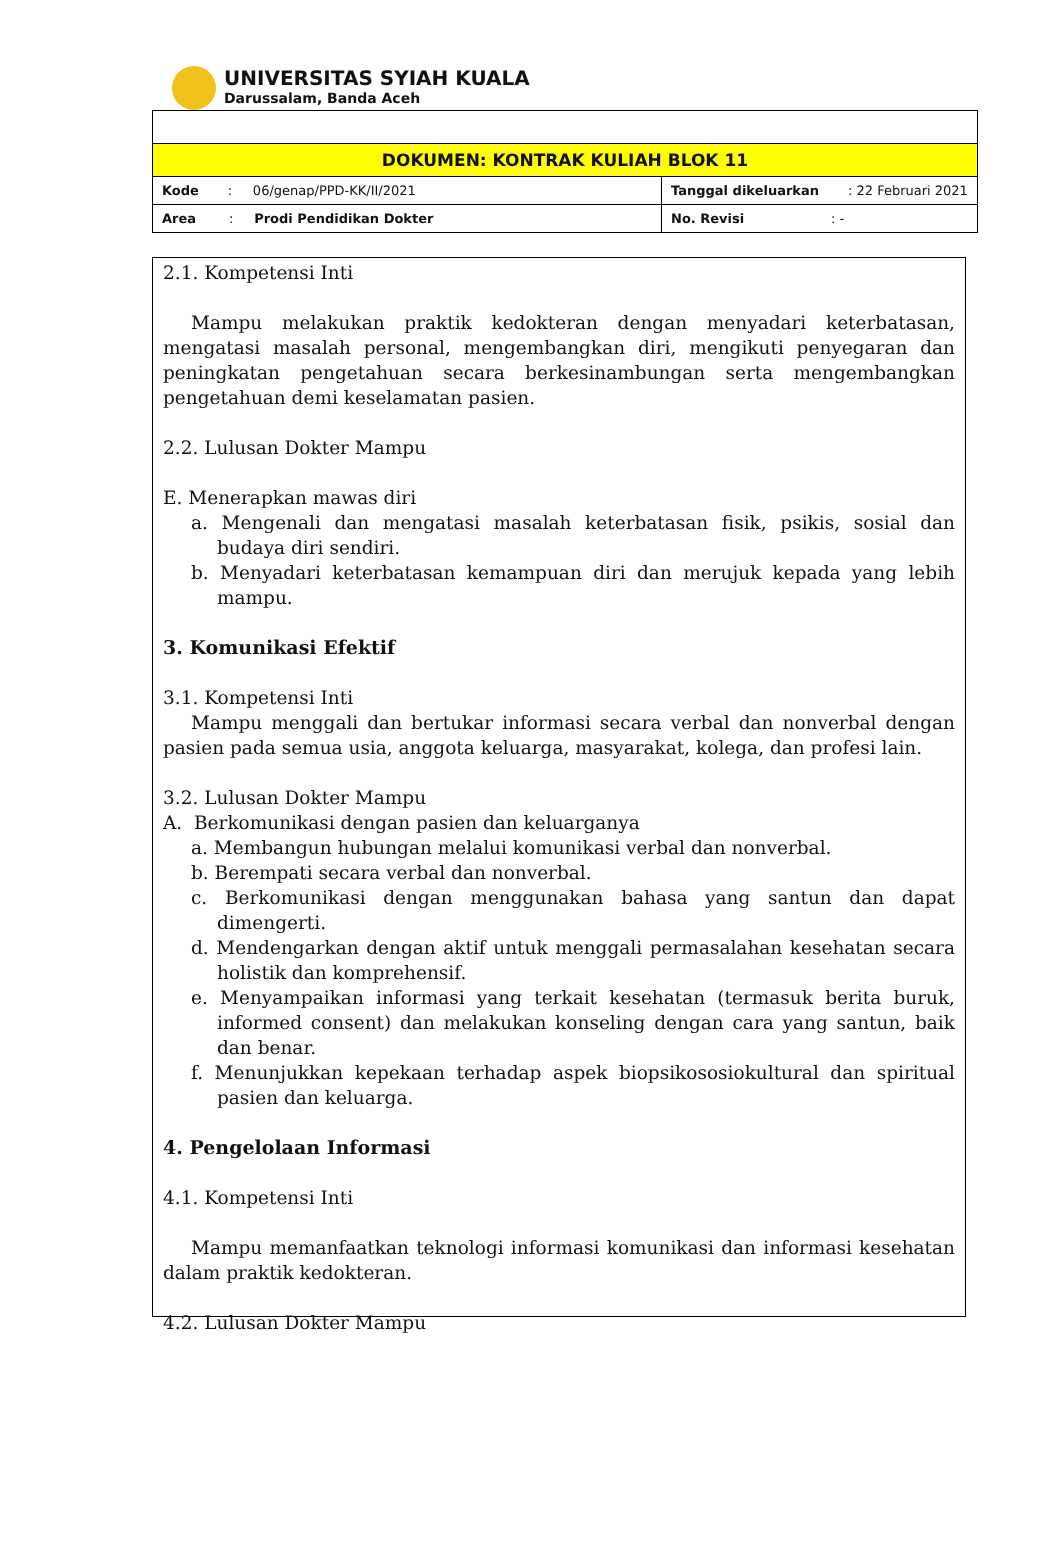UNIVERSITAS SYIAH KUALA
Darussalam, Banda Aceh
| DOKUMEN: KONTRAK KULIAH BLOK 11 | |
| Kode : 06/genap/PPD-KK/II/2021 | Tanggal dikeluarkan : 22 Februari 2021 |
| Area : Prodi Pendidikan Dokter | No. Revisi : - |
2.1. Kompetensi Inti
Mampu melakukan praktik kedokteran dengan menyadari keterbatasan, mengatasi masalah personal, mengembangkan diri, mengikuti penyegaran dan peningkatan pengetahuan secara berkesinambungan serta mengembangkan pengetahuan demi keselamatan pasien.
2.2. Lulusan Dokter Mampu
E. Menerapkan mawas diri
a. Mengenali dan mengatasi masalah keterbatasan fisik, psikis, sosial dan budaya diri sendiri.
b. Menyadari keterbatasan kemampuan diri dan merujuk kepada yang lebih mampu.
3. Komunikasi Efektif
3.1. Kompetensi Inti
Mampu menggali dan bertukar informasi secara verbal dan nonverbal dengan pasien pada semua usia, anggota keluarga, masyarakat, kolega, dan profesi lain.
3.2. Lulusan Dokter Mampu
A. Berkomunikasi dengan pasien dan keluarganya
a. Membangun hubungan melalui komunikasi verbal dan nonverbal.
b. Berempati secara verbal dan nonverbal.
c. Berkomunikasi dengan menggunakan bahasa yang santun dan dapat dimengerti.
d. Mendengarkan dengan aktif untuk menggali permasalahan kesehatan secara holistik dan komprehensif.
e. Menyampaikan informasi yang terkait kesehatan (termasuk berita buruk, informed consent) dan melakukan konseling dengan cara yang santun, baik dan benar.
f. Menunjukkan kepekaan terhadap aspek biopsikososiokultural dan spiritual pasien dan keluarga.
4. Pengelolaan Informasi
4.1. Kompetensi Inti
Mampu memanfaatkan teknologi informasi komunikasi dan informasi kesehatan dalam praktik kedokteran.
4.2. Lulusan Dokter Mampu